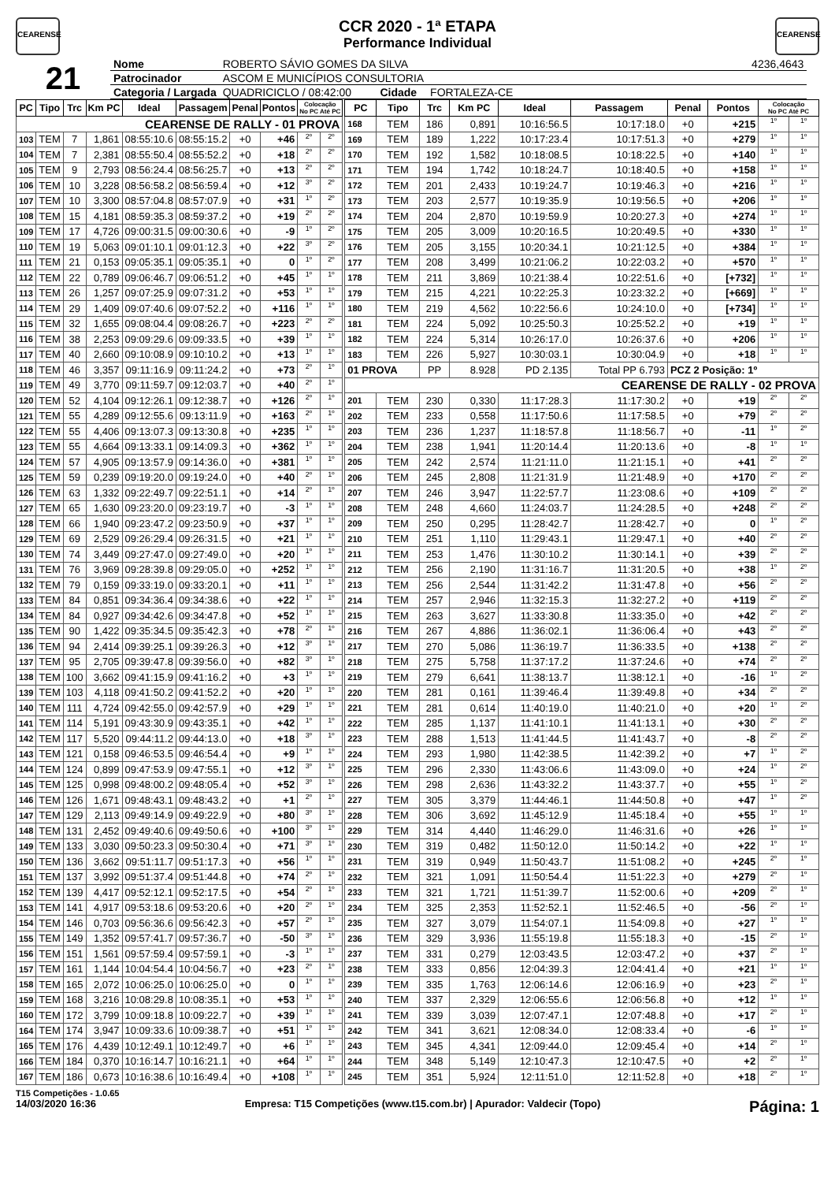CEARENSE
CCR 2020 - 1ª ETAPA
Performance Individual
CEARENSE
21
| Nome | ROBERTO SÁVIO GOMES DA SILVA | | | 4236,4643 |
| Patrocinador | ASCOM E MUNICÍPIOS CONSULTORIA | | | |
| Categoria / Largada | QUADRICICLO / 08:42:00 | Cidade | FORTALEZA-CE | |
| PC | Tipo | Trc | Km PC | Ideal | Passagem | Penal | Pontos | Colocação No PC Até PC | |
| --- | --- | --- | --- | --- | --- | --- | --- | --- | --- |
| CEARENSE DE RALLY - 01 PROVA | | | | | | | | | |
| 103 | TEM | 7 | 1,861 | 08:55:10.6 | 08:55:15.2 | +0 | +46 | 2º | 2º |
| 104 | TEM | 7 | 2,381 | 08:55:50.4 | 08:55:52.2 | +0 | +18 | 2º | 2º |
| 105 | TEM | 9 | 2,793 | 08:56:24.4 | 08:56:25.7 | +0 | +13 | 2º | 2º |
| 106 | TEM | 10 | 3,228 | 08:56:58.2 | 08:56:59.4 | +0 | +12 | 3º | 2º |
| 107 | TEM | 10 | 3,300 | 08:57:04.8 | 08:57:07.9 | +0 | +31 | 1º | 2º |
| 108 | TEM | 15 | 4,181 | 08:59:35.3 | 08:59:37.2 | +0 | +19 | 2º | 2º |
| 109 | TEM | 17 | 4,726 | 09:00:31.5 | 09:00:30.6 | +0 | -9 | 1º | 2º |
| 110 | TEM | 19 | 5,063 | 09:01:10.1 | 09:01:12.3 | +0 | +22 | 3º | 2º |
| 111 | TEM | 21 | 0,153 | 09:05:35.1 | 09:05:35.1 | +0 | 0 | 1º | 2º |
| 112 | TEM | 22 | 0,789 | 09:06:46.7 | 09:06:51.2 | +0 | +45 | 1º | 1º |
| 113 | TEM | 26 | 1,257 | 09:07:25.9 | 09:07:31.2 | +0 | +53 | 1º | 1º |
| 114 | TEM | 29 | 1,409 | 09:07:40.6 | 09:07:52.2 | +0 | +116 | 1º | 1º |
| 115 | TEM | 32 | 1,655 | 09:08:04.4 | 09:08:26.7 | +0 | +223 | 2º | 2º |
| 116 | TEM | 38 | 2,253 | 09:09:29.6 | 09:09:33.5 | +0 | +39 | 1º | 1º |
| 117 | TEM | 40 | 2,660 | 09:10:08.9 | 09:10:10.2 | +0 | +13 | 1º | 1º |
| 118 | TEM | 46 | 3,357 | 09:11:16.9 | 09:11:24.2 | +0 | +73 | 2º | 1º |
| 119 | TEM | 49 | 3,770 | 09:11:59.7 | 09:12:03.7 | +0 | +40 | 2º | 1º |
| 120 | TEM | 52 | 4,104 | 09:12:26.1 | 09:12:38.7 | +0 | +126 | 2º | 1º |
| 121 | TEM | 55 | 4,289 | 09:12:55.6 | 09:13:11.9 | +0 | +163 | 2º | 1º |
| 122 | TEM | 55 | 4,406 | 09:13:07.3 | 09:13:30.8 | +0 | +235 | 1º | 1º |
| 123 | TEM | 55 | 4,664 | 09:13:33.1 | 09:14:09.3 | +0 | +362 | 1º | 1º |
| 124 | TEM | 57 | 4,905 | 09:13:57.9 | 09:14:36.0 | +0 | +381 | 1º | 1º |
| 125 | TEM | 59 | 0,239 | 09:19:20.0 | 09:19:24.0 | +0 | +40 | 2º | 1º |
| 126 | TEM | 63 | 1,332 | 09:22:49.7 | 09:22:51.1 | +0 | +14 | 2º | 1º |
| 127 | TEM | 65 | 1,630 | 09:23:20.0 | 09:23:19.7 | +0 | -3 | 1º | 1º |
| 128 | TEM | 66 | 1,940 | 09:23:47.2 | 09:23:50.9 | +0 | +37 | 1º | 1º |
| 129 | TEM | 69 | 2,529 | 09:26:29.4 | 09:26:31.5 | +0 | +21 | 1º | 1º |
| 130 | TEM | 74 | 3,449 | 09:27:47.0 | 09:27:49.0 | +0 | +20 | 1º | 1º |
| 131 | TEM | 76 | 3,969 | 09:28:39.8 | 09:29:05.0 | +0 | +252 | 1º | 1º |
| 132 | TEM | 79 | 0,159 | 09:33:19.0 | 09:33:20.1 | +0 | +11 | 1º | 1º |
| 133 | TEM | 84 | 0,851 | 09:34:36.4 | 09:34:38.6 | +0 | +22 | 1º | 1º |
| 134 | TEM | 84 | 0,927 | 09:34:42.6 | 09:34:47.8 | +0 | +52 | 1º | 1º |
| 135 | TEM | 90 | 1,422 | 09:35:34.5 | 09:35:42.3 | +0 | +78 | 2º | 1º |
| 136 | TEM | 94 | 2,414 | 09:39:25.1 | 09:39:26.3 | +0 | +12 | 3º | 1º |
| 137 | TEM | 95 | 2,705 | 09:39:47.8 | 09:39:56.0 | +0 | +82 | 3º | 1º |
| 138 | TEM | 100 | 3,662 | 09:41:15.9 | 09:41:16.2 | +0 | +3 | 1º | 1º |
| 139 | TEM | 103 | 4,118 | 09:41:50.2 | 09:41:52.2 | +0 | +20 | 1º | 1º |
| 140 | TEM | 111 | 4,724 | 09:42:55.0 | 09:42:57.9 | +0 | +29 | 1º | 1º |
| 141 | TEM | 114 | 5,191 | 09:43:30.9 | 09:43:35.1 | +0 | +42 | 1º | 1º |
| 142 | TEM | 117 | 5,520 | 09:44:11.2 | 09:44:13.0 | +0 | +18 | 3º | 1º |
| 143 | TEM | 121 | 0,158 | 09:46:53.5 | 09:46:54.4 | +0 | +9 | 1º | 1º |
| 144 | TEM | 124 | 0,899 | 09:47:53.9 | 09:47:55.1 | +0 | +12 | 3º | 1º |
| 145 | TEM | 125 | 0,998 | 09:48:00.2 | 09:48:05.4 | +0 | +52 | 3º | 1º |
| 146 | TEM | 126 | 1,671 | 09:48:43.1 | 09:48:43.2 | +0 | +1 | 2º | 1º |
| 147 | TEM | 129 | 2,113 | 09:49:14.9 | 09:49:22.9 | +0 | +80 | 3º | 1º |
| 148 | TEM | 131 | 2,452 | 09:49:40.6 | 09:49:50.6 | +0 | +100 | 3º | 1º |
| 149 | TEM | 133 | 3,030 | 09:50:23.3 | 09:50:30.4 | +0 | +71 | 3º | 1º |
| 150 | TEM | 136 | 3,662 | 09:51:11.7 | 09:51:17.3 | +0 | +56 | 1º | 1º |
| 151 | TEM | 137 | 3,992 | 09:51:37.4 | 09:51:44.8 | +0 | +74 | 2º | 1º |
| 152 | TEM | 139 | 4,417 | 09:52:12.1 | 09:52:17.5 | +0 | +54 | 2º | 1º |
| 153 | TEM | 141 | 4,917 | 09:53:18.6 | 09:53:20.6 | +0 | +20 | 2º | 1º |
| 154 | TEM | 146 | 0,703 | 09:56:36.6 | 09:56:42.3 | +0 | +57 | 2º | 1º |
| 155 | TEM | 149 | 1,352 | 09:57:41.7 | 09:57:36.7 | +0 | -50 | 3º | 1º |
| 156 | TEM | 151 | 1,561 | 09:57:59.4 | 09:57:59.1 | +0 | -3 | 1º | 1º |
| 157 | TEM | 161 | 1,144 | 10:04:54.4 | 10:04:56.7 | +0 | +23 | 2º | 1º |
| 158 | TEM | 165 | 2,072 | 10:06:25.0 | 10:06:25.0 | +0 | 0 | 1º | 1º |
| 159 | TEM | 168 | 3,216 | 10:08:29.8 | 10:08:35.1 | +0 | +53 | 1º | 1º |
| 160 | TEM | 172 | 3,799 | 10:09:18.8 | 10:09:22.7 | +0 | +39 | 1º | 1º |
| 164 | TEM | 174 | 3,947 | 10:09:33.6 | 10:09:38.7 | +0 | +51 | 1º | 1º |
| 165 | TEM | 176 | 4,439 | 10:12:49.1 | 10:12:49.7 | +0 | +6 | 1º | 1º |
| 166 | TEM | 184 | 0,370 | 10:16:14.7 | 10:16:21.1 | +0 | +64 | 1º | 1º |
| 167 | TEM | 186 | 0,673 | 10:16:38.6 | 10:16:49.4 | +0 | +108 | 1º | 1º |
| PC | Tipo | Trc | Km PC | Ideal | Passagem | Penal | Pontos | Colocação No PC Até PC | |
| --- | --- | --- | --- | --- | --- | --- | --- | --- | --- |
| 168 | TEM | 186 | 0,891 | 10:16:56.5 | 10:17:18.0 | +0 | +215 | 1º | 1º |
| 169 | TEM | 189 | 1,222 | 10:17:23.4 | 10:17:51.3 | +0 | +279 | 1º | 1º |
| 170 | TEM | 192 | 1,582 | 10:18:08.5 | 10:18:22.5 | +0 | +140 | 1º | 1º |
| 171 | TEM | 194 | 1,742 | 10:18:24.7 | 10:18:40.5 | +0 | +158 | 1º | 1º |
| 172 | TEM | 201 | 2,433 | 10:19:24.7 | 10:19:46.3 | +0 | +216 | 1º | 1º |
| 173 | TEM | 203 | 2,577 | 10:19:35.9 | 10:19:56.5 | +0 | +206 | 1º | 1º |
| 174 | TEM | 204 | 2,870 | 10:19:59.9 | 10:20:27.3 | +0 | +274 | 1º | 1º |
| 175 | TEM | 205 | 3,009 | 10:20:16.5 | 10:20:49.5 | +0 | +330 | 1º | 1º |
| 176 | TEM | 205 | 3,155 | 10:20:34.1 | 10:21:12.5 | +0 | +384 | 1º | 1º |
| 177 | TEM | 208 | 3,499 | 10:21:06.2 | 10:22:03.2 | +0 | +570 | 1º | 1º |
| 178 | TEM | 211 | 3,869 | 10:21:38.4 | 10:22:51.6 | +0 | [+732] | 1º | 1º |
| 179 | TEM | 215 | 4,221 | 10:22:25.3 | 10:23:32.2 | +0 | [+669] | 1º | 1º |
| 180 | TEM | 219 | 4,562 | 10:22:56.6 | 10:24:10.0 | +0 | [+734] | 1º | 1º |
| 181 | TEM | 224 | 5,092 | 10:25:50.3 | 10:25:52.2 | +0 | +19 | 1º | 1º |
| 182 | TEM | 224 | 5,314 | 10:26:17.0 | 10:26:37.6 | +0 | +206 | 1º | 1º |
| 183 | TEM | 226 | 5,927 | 10:30:03.1 | 10:30:04.9 | +0 | +18 | 1º | 1º |
| 01 PROVA | | PP | 8.928 | PD 2.135 | Total PP 6.793 | PCZ 2 Posição: 1º | | | |
| CEARENSE DE RALLY - 02 PROVA | | | | | | | | | |
| 201 | TEM | 230 | 0,330 | 11:17:28.3 | 11:17:30.2 | +0 | +19 | 2º | 2º |
| 202 | TEM | 233 | 0,558 | 11:17:50.6 | 11:17:58.5 | +0 | +79 | 2º | 2º |
| 203 | TEM | 236 | 1,237 | 11:18:57.8 | 11:18:56.7 | +0 | -11 | 1º | 2º |
| 204 | TEM | 238 | 1,941 | 11:20:14.4 | 11:20:13.6 | +0 | -8 | 1º | 1º |
| 205 | TEM | 242 | 2,574 | 11:21:11.0 | 11:21:15.1 | +0 | +41 | 2º | 2º |
| 206 | TEM | 245 | 2,808 | 11:21:31.9 | 11:21:48.9 | +0 | +170 | 2º | 2º |
| 207 | TEM | 246 | 3,947 | 11:22:57.7 | 11:23:08.6 | +0 | +109 | 2º | 2º |
| 208 | TEM | 248 | 4,660 | 11:24:03.7 | 11:24:28.5 | +0 | +248 | 2º | 2º |
| 209 | TEM | 250 | 0,295 | 11:28:42.7 | 11:28:42.7 | +0 | 0 | 1º | 2º |
| 210 | TEM | 251 | 1,110 | 11:29:43.1 | 11:29:47.1 | +0 | +40 | 2º | 2º |
| 211 | TEM | 253 | 1,476 | 11:30:10.2 | 11:30:14.1 | +0 | +39 | 2º | 2º |
| 212 | TEM | 256 | 2,190 | 11:31:16.7 | 11:31:20.5 | +0 | +38 | 1º | 2º |
| 213 | TEM | 256 | 2,544 | 11:31:42.2 | 11:31:47.8 | +0 | +56 | 2º | 2º |
| 214 | TEM | 257 | 2,946 | 11:32:15.3 | 11:32:27.2 | +0 | +119 | 2º | 2º |
| 215 | TEM | 263 | 3,627 | 11:33:30.8 | 11:33:35.0 | +0 | +42 | 2º | 2º |
| 216 | TEM | 267 | 4,886 | 11:36:02.1 | 11:36:06.4 | +0 | +43 | 2º | 2º |
| 217 | TEM | 270 | 5,086 | 11:36:19.7 | 11:36:33.5 | +0 | +138 | 2º | 2º |
| 218 | TEM | 275 | 5,758 | 11:37:17.2 | 11:37:24.6 | +0 | +74 | 2º | 2º |
| 219 | TEM | 279 | 6,641 | 11:38:13.7 | 11:38:12.1 | +0 | -16 | 1º | 2º |
| 220 | TEM | 281 | 0,161 | 11:39:46.4 | 11:39:49.8 | +0 | +34 | 2º | 2º |
| 221 | TEM | 281 | 0,614 | 11:40:19.0 | 11:40:21.0 | +0 | +20 | 1º | 2º |
| 222 | TEM | 285 | 1,137 | 11:41:10.1 | 11:41:13.1 | +0 | +30 | 2º | 2º |
| 223 | TEM | 288 | 1,513 | 11:41:44.5 | 11:41:43.7 | +0 | -8 | 2º | 2º |
| 224 | TEM | 293 | 1,980 | 11:42:38.5 | 11:42:39.2 | +0 | +7 | 1º | 2º |
| 225 | TEM | 296 | 2,330 | 11:43:06.6 | 11:43:09.0 | +0 | +24 | 1º | 2º |
| 226 | TEM | 298 | 2,636 | 11:43:32.2 | 11:43:37.7 | +0 | +55 | 1º | 2º |
| 227 | TEM | 305 | 3,379 | 11:44:46.1 | 11:44:50.8 | +0 | +47 | 1º | 2º |
| 228 | TEM | 306 | 3,692 | 11:45:12.9 | 11:45:18.4 | +0 | +55 | 1º | 1º |
| 229 | TEM | 314 | 4,440 | 11:46:29.0 | 11:46:31.6 | +0 | +26 | 1º | 1º |
| 230 | TEM | 319 | 0,482 | 11:50:12.0 | 11:50:14.2 | +0 | +22 | 1º | 1º |
| 231 | TEM | 319 | 0,949 | 11:50:43.7 | 11:51:08.2 | +0 | +245 | 2º | 1º |
| 232 | TEM | 321 | 1,091 | 11:50:54.4 | 11:51:22.3 | +0 | +279 | 2º | 1º |
| 233 | TEM | 321 | 1,721 | 11:51:39.7 | 11:52:00.6 | +0 | +209 | 2º | 1º |
| 234 | TEM | 325 | 2,353 | 11:52:52.1 | 11:52:46.5 | +0 | -56 | 2º | 1º |
| 235 | TEM | 327 | 3,079 | 11:54:07.1 | 11:54:09.8 | +0 | +27 | 1º | 1º |
| 236 | TEM | 329 | 3,936 | 11:55:19.8 | 11:55:18.3 | +0 | -15 | 2º | 1º |
| 237 | TEM | 331 | 0,279 | 12:03:43.5 | 12:03:47.2 | +0 | +37 | 2º | 1º |
| 238 | TEM | 333 | 0,856 | 12:04:39.3 | 12:04:41.4 | +0 | +21 | 1º | 1º |
| 239 | TEM | 335 | 1,763 | 12:06:14.6 | 12:06:16.9 | +0 | +23 | 2º | 1º |
| 240 | TEM | 337 | 2,329 | 12:06:55.6 | 12:06:56.8 | +0 | +12 | 1º | 1º |
| 241 | TEM | 339 | 3,039 | 12:07:47.1 | 12:07:48.8 | +0 | +17 | 2º | 1º |
| 242 | TEM | 341 | 3,621 | 12:08:34.0 | 12:08:33.4 | +0 | -6 | 1º | 1º |
| 243 | TEM | 345 | 4,341 | 12:09:44.0 | 12:09:45.4 | +0 | +14 | 2º | 1º |
| 244 | TEM | 348 | 5,149 | 12:10:47.3 | 12:10:47.5 | +0 | +2 | 2º | 1º |
| 245 | TEM | 351 | 5,924 | 12:11:51.0 | 12:11:52.8 | +0 | +18 | 2º | 1º |
T15 Competições - 1.0.65
14/03/2020 16:36 Empresa: T15 Competições (www.t15.com.br) | Apurador: Valdecir (Topo) Página: 1